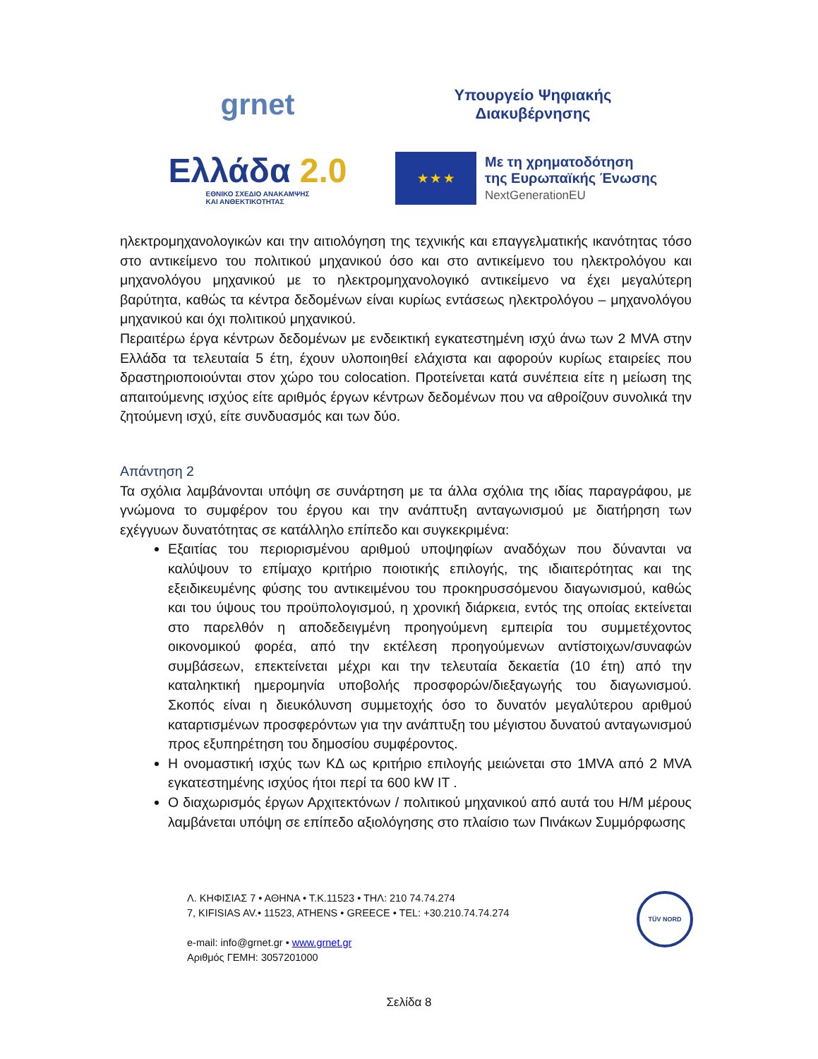grnet
Υπουργείο Ψηφιακής
Διακυβέρνησης
Ελλάδα 2.0
ΕΘΝΙΚΟ ΣΧΕΔΙΟ ΑΝΑΚΑΜΨΗΣ
ΚΑΙ ΑΝΘΕΚΤΙΚΟΤΗΤΑΣ
★ ★ ★
Με τη χρηματοδότηση
της Ευρωπαϊκής Ένωσης
NextGenerationEU
ηλεκτρομηχανολογικών και την αιτιολόγηση της τεχνικής και επαγγελματικής ικανότητας τόσο στο αντικείμενο του πολιτικού μηχανικού όσο και στο αντικείμενο του ηλεκτρολόγου και μηχανολόγου μηχανικού με το ηλεκτρομηχανολογικό αντικείμενο να έχει μεγαλύτερη βαρύτητα, καθώς τα κέντρα δεδομένων είναι κυρίως εντάσεως ηλεκτρολόγου – μηχανολόγου μηχανικού και όχι πολιτικού μηχανικού.
Περαιτέρω έργα κέντρων δεδομένων με ενδεικτική εγκατεστημένη ισχύ άνω των 2 MVA στην Ελλάδα τα τελευταία 5 έτη, έχουν υλοποιηθεί ελάχιστα και αφορούν κυρίως εταιρείες που δραστηριοποιούνται στον χώρο του colocation. Προτείνεται κατά συνέπεια είτε η μείωση της απαιτούμενης ισχύος είτε αριθμός έργων κέντρων δεδομένων που να αθροίζουν συνολικά την ζητούμενη ισχύ, είτε συνδυασμός και των δύο.
Απάντηση 2
Τα σχόλια λαμβάνονται υπόψη σε συνάρτηση με τα άλλα σχόλια της ιδίας παραγράφου, με γνώμονα το συμφέρον του έργου και την ανάπτυξη ανταγωνισμού με διατήρηση των εχέγγυων δυνατότητας σε κατάλληλο επίπεδο και συγκεκριμένα:
Εξαιτίας του περιορισμένου αριθμού υποψηφίων αναδόχων που δύνανται να καλύψουν το επίμαχο κριτήριο ποιοτικής επιλογής, της ιδιαιτερότητας και της εξειδικευμένης φύσης του αντικειμένου του προκηρυσσόμενου διαγωνισμού, καθώς και του ύψους του προϋπολογισμού, η χρονική διάρκεια, εντός της οποίας εκτείνεται στο παρελθόν η αποδεδειγμένη προηγούμενη εμπειρία του συμμετέχοντος οικονομικού φορέα, από την εκτέλεση προηγούμενων αντίστοιχων/συναφών συμβάσεων, επεκτείνεται μέχρι και την τελευταία δεκαετία (10 έτη) από την καταληκτική ημερομηνία υποβολής προσφορών/διεξαγωγής του διαγωνισμού. Σκοπός είναι η διευκόλυνση συμμετοχής όσο το δυνατόν μεγαλύτερου αριθμού καταρτισμένων προσφερόντων για την ανάπτυξη του μέγιστου δυνατού ανταγωνισμού προς εξυπηρέτηση του δημοσίου συμφέροντος.
Η ονομαστική ισχύς των ΚΔ ως κριτήριο επιλογής μειώνεται στο 1MVA από 2 MVA εγκατεστημένης ισχύος ήτοι περί τα 600 kW IT .
Ο διαχωρισμός έργων Αρχιτεκτόνων / πολιτικού μηχανικού από αυτά του Η/Μ μέρους λαμβάνεται υπόψη σε επίπεδο αξιολόγησης στο πλαίσιο των Πινάκων Συμμόρφωσης
Λ. ΚΗΦΙΣΙΑΣ 7 • ΑΘΗΝΑ • Τ.Κ.11523 • ΤΗΛ: 210 74.74.274
7, KIFISIAS AV.• 11523, ATHENS • GREECE • TEL: +30.210.74.74.274
e-mail: info@grnet.gr • www.grnet.gr
Αριθμός ΓΕΜΗ: 3057201000
TÜV NORD
Σελίδα 8